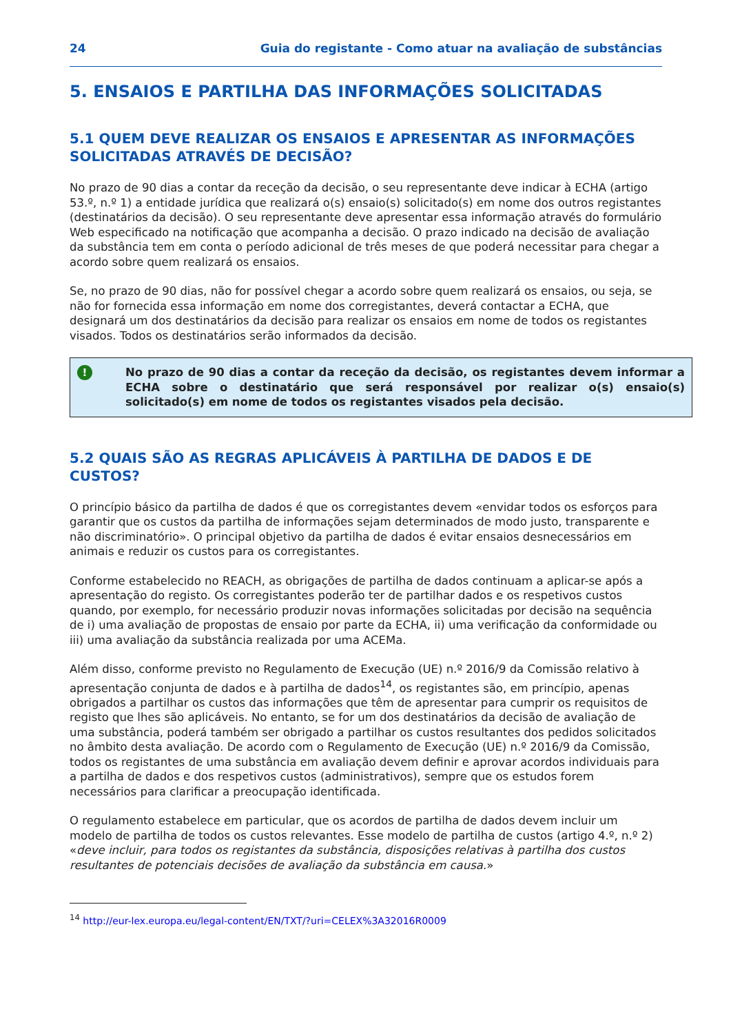24 Guia do registante - Como atuar na avaliação de substâncias
5. ENSAIOS E PARTILHA DAS INFORMAÇÕES SOLICITADAS
5.1 QUEM DEVE REALIZAR OS ENSAIOS E APRESENTAR AS INFORMAÇÕES SOLICITADAS ATRAVÉS DE DECISÃO?
No prazo de 90 dias a contar da receção da decisão, o seu representante deve indicar à ECHA (artigo 53.º, n.º 1) a entidade jurídica que realizará o(s) ensaio(s) solicitado(s) em nome dos outros registantes (destinatários da decisão). O seu representante deve apresentar essa informação através do formulário Web especificado na notificação que acompanha a decisão. O prazo indicado na decisão de avaliação da substância tem em conta o período adicional de três meses de que poderá necessitar para chegar a acordo sobre quem realizará os ensaios.
Se, no prazo de 90 dias, não for possível chegar a acordo sobre quem realizará os ensaios, ou seja, se não for fornecida essa informação em nome dos corregistantes, deverá contactar a ECHA, que designará um dos destinatários da decisão para realizar os ensaios em nome de todos os registantes visados. Todos os destinatários serão informados da decisão.
!
No prazo de 90 dias a contar da receção da decisão, os registantes devem informar a ECHA sobre o destinatário que será responsável por realizar o(s) ensaio(s) solicitado(s) em nome de todos os registantes visados pela decisão.
5.2 QUAIS SÃO AS REGRAS APLICÁVEIS À PARTILHA DE DADOS E DE CUSTOS?
O princípio básico da partilha de dados é que os corregistantes devem «envidar todos os esforços para garantir que os custos da partilha de informações sejam determinados de modo justo, transparente e não discriminatório». O principal objetivo da partilha de dados é evitar ensaios desnecessários em animais e reduzir os custos para os corregistantes.
Conforme estabelecido no REACH, as obrigações de partilha de dados continuam a aplicar-se após a apresentação do registo. Os corregistantes poderão ter de partilhar dados e os respetivos custos quando, por exemplo, for necessário produzir novas informações solicitadas por decisão na sequência de i) uma avaliação de propostas de ensaio por parte da ECHA, ii) uma verificação da conformidade ou iii) uma avaliação da substância realizada por uma ACEMa.
Além disso, conforme previsto no Regulamento de Execução (UE) n.º 2016/9 da Comissão relativo à apresentação conjunta de dados e à partilha de dados<sup>14</sup>, os registantes são, em princípio, apenas obrigados a partilhar os custos das informações que têm de apresentar para cumprir os requisitos de registo que lhes são aplicáveis. No entanto, se for um dos destinatários da decisão de avaliação de uma substância, poderá também ser obrigado a partilhar os custos resultantes dos pedidos solicitados no âmbito desta avaliação. De acordo com o Regulamento de Execução (UE) n.º 2016/9 da Comissão, todos os registantes de uma substância em avaliação devem definir e aprovar acordos individuais para a partilha de dados e dos respetivos custos (administrativos), sempre que os estudos forem necessários para clarificar a preocupação identificada.
O regulamento estabelece em particular, que os acordos de partilha de dados devem incluir um modelo de partilha de todos os custos relevantes. Esse modelo de partilha de custos (artigo 4.º, n.º 2) «deve incluir, para todos os registantes da substância, disposições relativas à partilha dos custos resultantes de potenciais decisões de avaliação da substância em causa.»
<sup>14</sup> http://eur-lex.europa.eu/legal-content/EN/TXT/?uri=CELEX%3A32016R0009